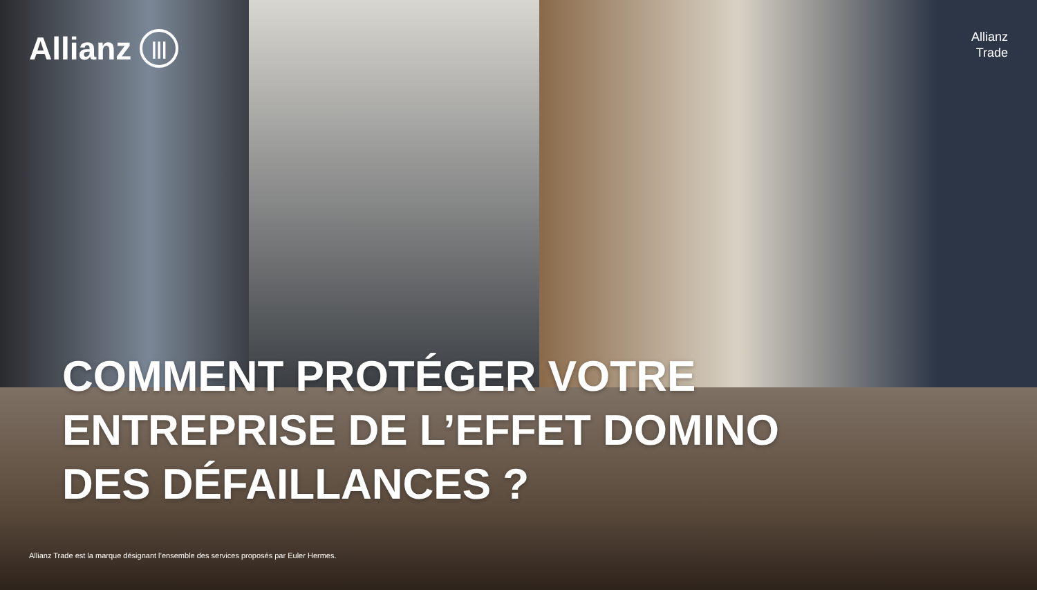Allianz |||
Allianz
Trade
COMMENT PROTÉGER VOTRE
ENTREPRISE DE L’EFFET DOMINO
DES DÉFAILLANCES ?
Allianz Trade est la marque désignant l’ensemble des services proposés par Euler Hermes.